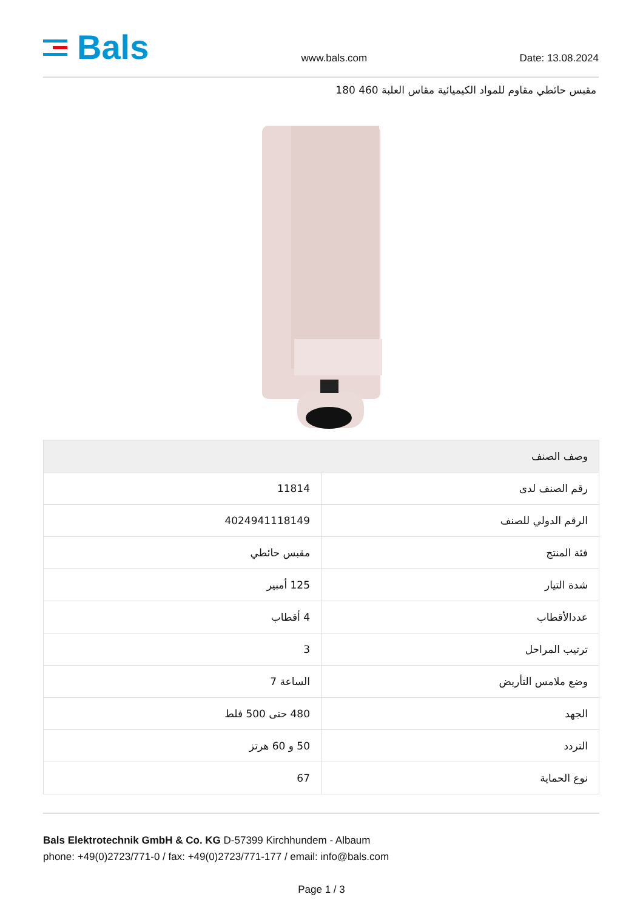Bals
www.bals.com
Date: 13.08.2024
مقبس حائطي مقاوم للمواد الكيميائية مقاس العلبة 460 180
| وصف الصنف | |
| --- | --- |
| رقم الصنف لدى | 11814 |
| الرقم الدولي للصنف | 4024941118149 |
| فئة المنتج | مقبس حائطي |
| شدة التيار | 125 أمبير |
| عددالأقطاب | 4 أقطاب |
| ترتيب المراحل | 3 |
| وضع ملامس التأريض | الساعة 7 |
| الجهد | 480 حتى 500 فلط |
| التردد | 50 و 60 هرتز |
| نوع الحماية | 67 |
Bals Elektrotechnik GmbH & Co. KG D-57399 Kirchhundem - Albaum
phone: +49(0)2723/771-0 / fax: +49(0)2723/771-177 / email: info@bals.com
Page 1 / 3